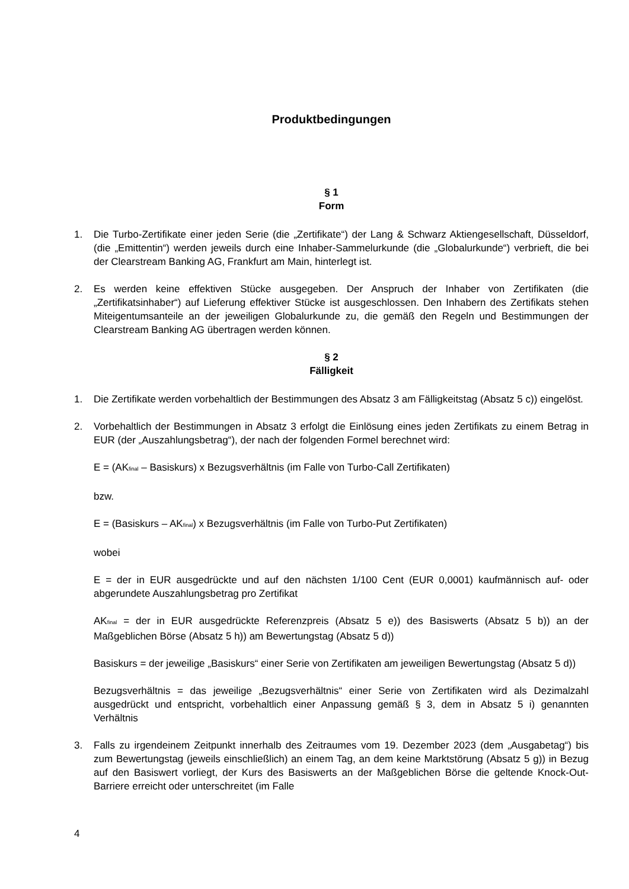Produktbedingungen
§ 1
Form
1. Die Turbo-Zertifikate einer jeden Serie (die „Zertifikate“) der Lang & Schwarz Aktiengesellschaft, Düsseldorf, (die „Emittentin“) werden jeweils durch eine Inhaber-Sammelurkunde (die „Globalurkunde“) verbrieft, die bei der Clearstream Banking AG, Frankfurt am Main, hinterlegt ist.
2. Es werden keine effektiven Stücke ausgegeben. Der Anspruch der Inhaber von Zertifikaten (die „Zertifikatsinhaber“) auf Lieferung effektiver Stücke ist ausgeschlossen. Den Inhabern des Zertifikats stehen Miteigentumsanteile an der jeweiligen Globalurkunde zu, die gemäß den Regeln und Bestimmungen der Clearstream Banking AG übertragen werden können.
§ 2
Fälligkeit
1. Die Zertifikate werden vorbehaltlich der Bestimmungen des Absatz 3 am Fälligkeitstag (Absatz 5 c)) eingelöst.
2. Vorbehaltlich der Bestimmungen in Absatz 3 erfolgt die Einlösung eines jeden Zertifikats zu einem Betrag in EUR (der „Auszahlungsbetrag“), der nach der folgenden Formel berechnet wird:
E = (AK<sub>final</sub> – Basiskurs) x Bezugsverhältnis (im Falle von Turbo-Call Zertifikaten)
bzw.
E = (Basiskurs – AK<sub>final</sub>) x Bezugsverhältnis (im Falle von Turbo-Put Zertifikaten)
wobei
E = der in EUR ausgedrückte und auf den nächsten 1/100 Cent (EUR 0,0001) kaufmännisch auf- oder abgerundete Auszahlungsbetrag pro Zertifikat
AK<sub>final</sub> = der in EUR ausgedrückte Referenzpreis (Absatz 5 e)) des Basiswerts (Absatz 5 b)) an der Maßgeblichen Börse (Absatz 5 h)) am Bewertungstag (Absatz 5 d))
Basiskurs = der jeweilige „Basiskurs“ einer Serie von Zertifikaten am jeweiligen Bewertungstag (Absatz 5 d))
Bezugsverhältnis = das jeweilige „Bezugsverhältnis“ einer Serie von Zertifikaten wird als Dezimalzahl ausgedrückt und entspricht, vorbehaltlich einer Anpassung gemäß § 3, dem in Absatz 5 i) genannten Verhältnis
3. Falls zu irgendeinem Zeitpunkt innerhalb des Zeitraumes vom 19. Dezember 2023 (dem „Ausgabetag“) bis zum Bewertungstag (jeweils einschließlich) an einem Tag, an dem keine Marktstörung (Absatz 5 g)) in Bezug auf den Basiswert vorliegt, der Kurs des Basiswerts an der Maßgeblichen Börse die geltende Knock-Out-Barriere erreicht oder unterschreitet (im Falle
4